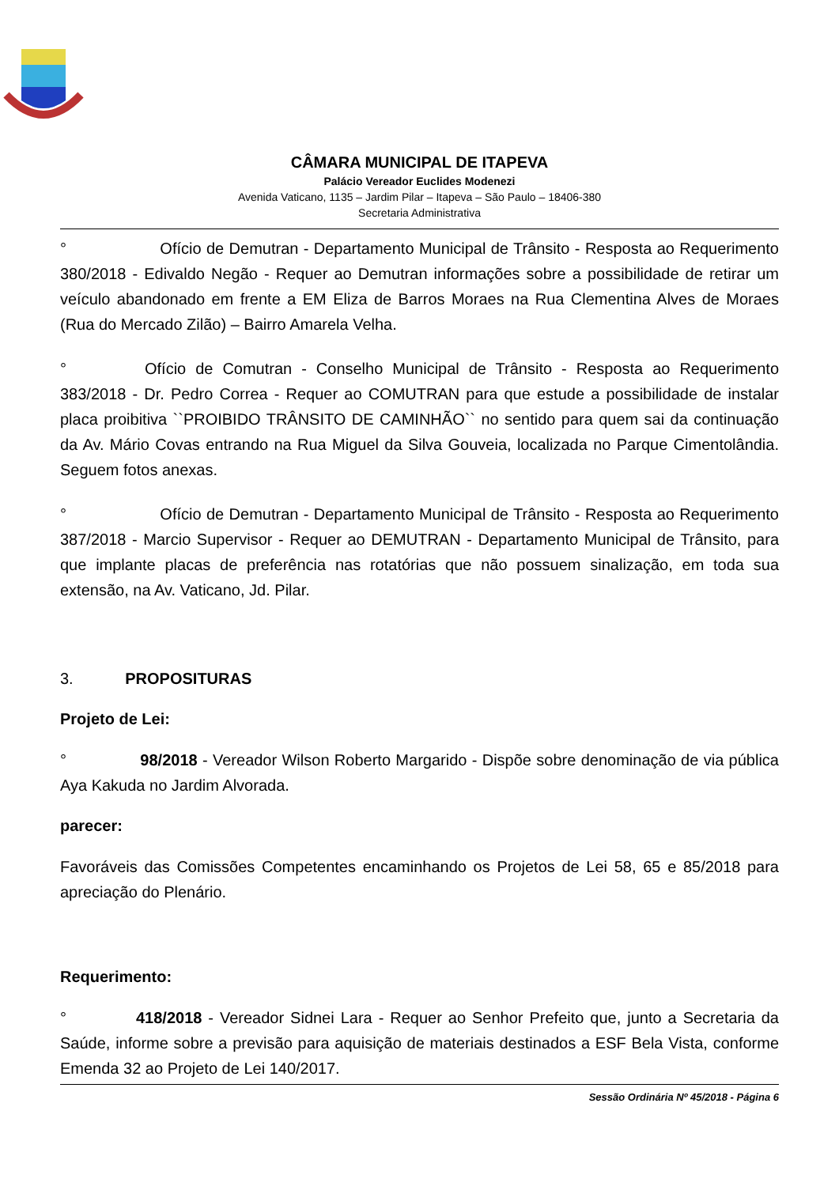CÂMARA MUNICIPAL DE ITAPEVA
Palácio Vereador Euclides Modenezi
Avenida Vaticano, 1135 – Jardim Pilar – Itapeva – São Paulo – 18406-380
Secretaria Administrativa
° Ofício de Demutran - Departamento Municipal de Trânsito - Resposta ao Requerimento 380/2018 - Edivaldo Negão - Requer ao Demutran informações sobre a possibilidade de retirar um veículo abandonado em frente a EM Eliza de Barros Moraes na Rua Clementina Alves de Moraes (Rua do Mercado Zilão) – Bairro Amarela Velha.
° Ofício de Comutran - Conselho Municipal de Trânsito - Resposta ao Requerimento 383/2018 - Dr. Pedro Correa - Requer ao COMUTRAN para que estude a possibilidade de instalar placa proibitiva ``PROIBIDO TRÂNSITO DE CAMINHÃO`` no sentido para quem sai da continuação da Av. Mário Covas entrando na Rua Miguel da Silva Gouveia, localizada no Parque Cimentolândia. Seguem fotos anexas.
° Ofício de Demutran - Departamento Municipal de Trânsito - Resposta ao Requerimento 387/2018 - Marcio Supervisor - Requer ao DEMUTRAN - Departamento Municipal de Trânsito, para que implante placas de preferência nas rotatórias que não possuem sinalização, em toda sua extensão, na Av. Vaticano, Jd. Pilar.
3. PROPOSITURAS
Projeto de Lei:
° 98/2018 - Vereador Wilson Roberto Margarido - Dispõe sobre denominação de via pública Aya Kakuda no Jardim Alvorada.
parecer:
Favoráveis das Comissões Competentes encaminhando os Projetos de Lei 58, 65 e 85/2018 para apreciação do Plenário.
Requerimento:
° 418/2018 - Vereador Sidnei Lara - Requer ao Senhor Prefeito que, junto a Secretaria da Saúde, informe sobre a previsão para aquisição de materiais destinados a ESF Bela Vista, conforme Emenda 32 ao Projeto de Lei 140/2017.
Sessão Ordinária Nº 45/2018 - Página 6